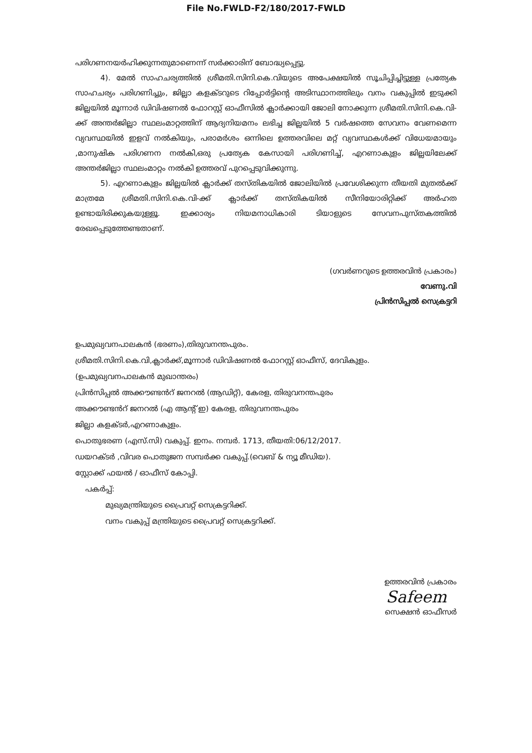File No.FWLD-F2/180/2017-FWLD
പരിഗണനയർഹിക്കുന്നതുമാണെന്ന് സർക്കാരിന് ബോദ്ധ്യപ്പെട്ടു.
4). മേൽ സാഹചര്യത്തിൽ ശ്രീമതി.സിനി.കെ.വിയുടെ അപേക്ഷയിൽ സൂചിപ്പിച്ചിട്ടുള്ള പ്രത്യേക സാഹചര്യം പരിഗണിച്ചും, ജില്ലാ കളക്ടറുടെ റിപ്പോർട്ടിന്റെ അടിസ്ഥാനത്തിലും വനം വകുപ്പിൽ ഇടുക്കി ജില്ലയിൽ മൂന്നാർ ഡിവിഷണൽ ഫോറസ്റ്റ് ഓഫീസിൽ ക്ലാർക്കായി ജോലി നോക്കുന്ന ശ്രീമതി.സിനി.കെ.വി-ക്ക് അന്തർജില്ലാ സ്ഥലംമാറ്റത്തിന് ആദ്യനിയമനം ലഭിച്ച ജില്ലയിൽ 5 വർഷത്തെ സേവനം വേണമെന്ന വ്യവസ്ഥയിൽ ഇളവ് നൽകിയും, പരാമർശം ഒന്നിലെ ഉത്തരവിലെ മറ്റ് വ്യവസ്ഥകൾക്ക് വിധേയമായും ,മാനുഷിക പരിഗണന നൽകി,ഒരു പ്രത്യേക കേസായി പരിഗണിച്ച്, എറണാകുളം ജില്ലയിലേക്ക് അന്തർജില്ലാ സ്ഥലംമാറ്റം നൽകി ഉത്തരവ് പുറപ്പെടുവിക്കുന്നു.
5). എറണാകുളം ജില്ലയിൽ ക്ലാർക്ക് തസ്തികയിൽ ജോലിയിൽ പ്രവേശിക്കുന്ന തീയതി മുതൽക്ക് മാത്രമേ ശ്രീമതി.സിനി.കെ.വി-ക്ക് ക്ലാർക്ക് തസ്തികയിൽ സീനിയോരിറ്റിക്ക് അർഹത ഉണ്ടായിരിക്കുകയുള്ളൂ. ഇക്കാര്യം നിയമനാധികാരി ടിയാളുടെ സേവനപുസ്തകത്തിൽ രേഖപ്പെടുത്തേണ്ടതാണ്.
(ഗവർണറുടെ ഉത്തരവിൻ പ്രകാരം)
വേണു.വി
പ്രിൻസിപ്പൽ സെക്രട്ടറി
ഉപമുഖ്യവനപാലകൻ (ഭരണം),തിരുവനന്തപുരം.
ശ്രീമതി.സിനി.കെ.വി,ക്ലാർക്ക്,മൂന്നാർ ഡിവിഷണൽ ഫോറസ്റ്റ് ഓഫീസ്, ദേവികുളം.
(ഉപമുഖ്യവനപാലകൻ മുഖാന്തരം)
പ്രിൻസിപ്പൽ അക്കൗണ്ടൻറ് ജനറൽ (ആഡിറ്റ്), കേരള, തിരുവനന്തപുരം
അക്കൗണ്ടൻറ് ജനറൽ (എ ആന്റ് ഇ) കേരള, തിരുവനന്തപുരം
ജില്ലാ കളക്ടർ,എറണാകുളം.
പൊതുഭരണ (എസ്.സി) വകുപ്പ്. ഇനം. നമ്പർ. 1713, തീയതി:06/12/2017.
ഡയറക്ടർ ,വിവര പൊതുജന സമ്പർക്ക വകുപ്പ്.(വെബ് & ന്യൂ മീഡിയ).
സ്റ്റോക്ക് ഫയൽ / ഓഫീസ് കോപ്പി.
പകർപ്പ്:
മുഖ്യമന്ത്രിയുടെ പ്രൈവറ്റ് സെക്രട്ടറിക്ക്.
വനം വകുപ്പ് മന്ത്രിയുടെ പ്രൈവറ്റ് സെക്രട്ടറിക്ക്.
ഉത്തരവിൻ പ്രകാരം
Safeem
സെക്ഷൻ ഓഫീസർ